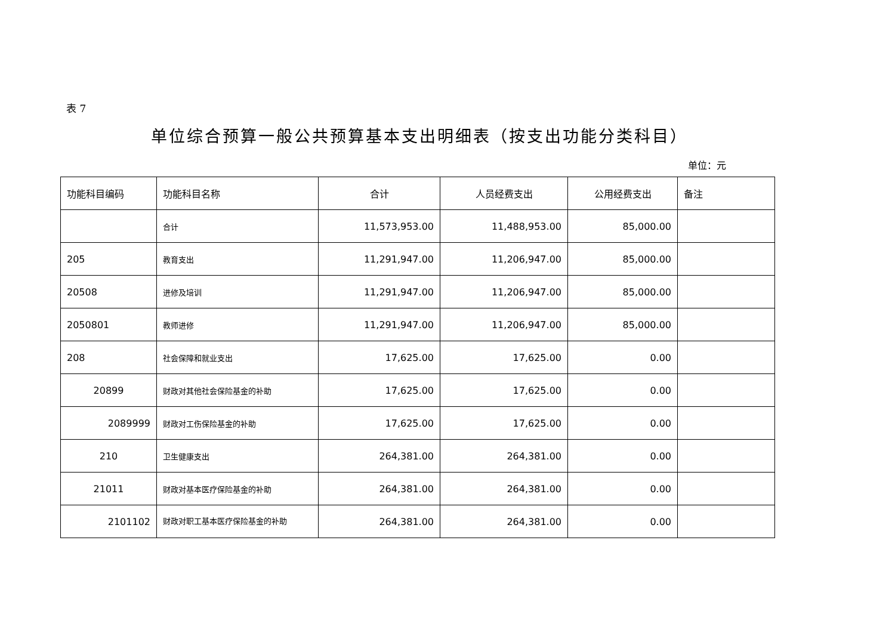表 7
单位综合预算一般公共预算基本支出明细表（按支出功能分类科目）
单位：元
| 功能科目编码 | 功能科目名称 | 合计 | 人员经费支出 | 公用经费支出 | 备注 |
| --- | --- | --- | --- | --- | --- |
| | 合计 | 11,573,953.00 | 11,488,953.00 | 85,000.00 | |
| 205 | 教育支出 | 11,291,947.00 | 11,206,947.00 | 85,000.00 | |
| 20508 | 进修及培训 | 11,291,947.00 | 11,206,947.00 | 85,000.00 | |
| 2050801 | 教师进修 | 11,291,947.00 | 11,206,947.00 | 85,000.00 | |
| 208 | 社会保障和就业支出 | 17,625.00 | 17,625.00 | 0.00 | |
| 20899 | 财政对其他社会保险基金的补助 | 17,625.00 | 17,625.00 | 0.00 | |
| 2089999 | 财政对工伤保险基金的补助 | 17,625.00 | 17,625.00 | 0.00 | |
| 210 | 卫生健康支出 | 264,381.00 | 264,381.00 | 0.00 | |
| 21011 | 财政对基本医疗保险基金的补助 | 264,381.00 | 264,381.00 | 0.00 | |
| 2101102 | 财政对职工基本医疗保险基金的补助 | 264,381.00 | 264,381.00 | 0.00 | |